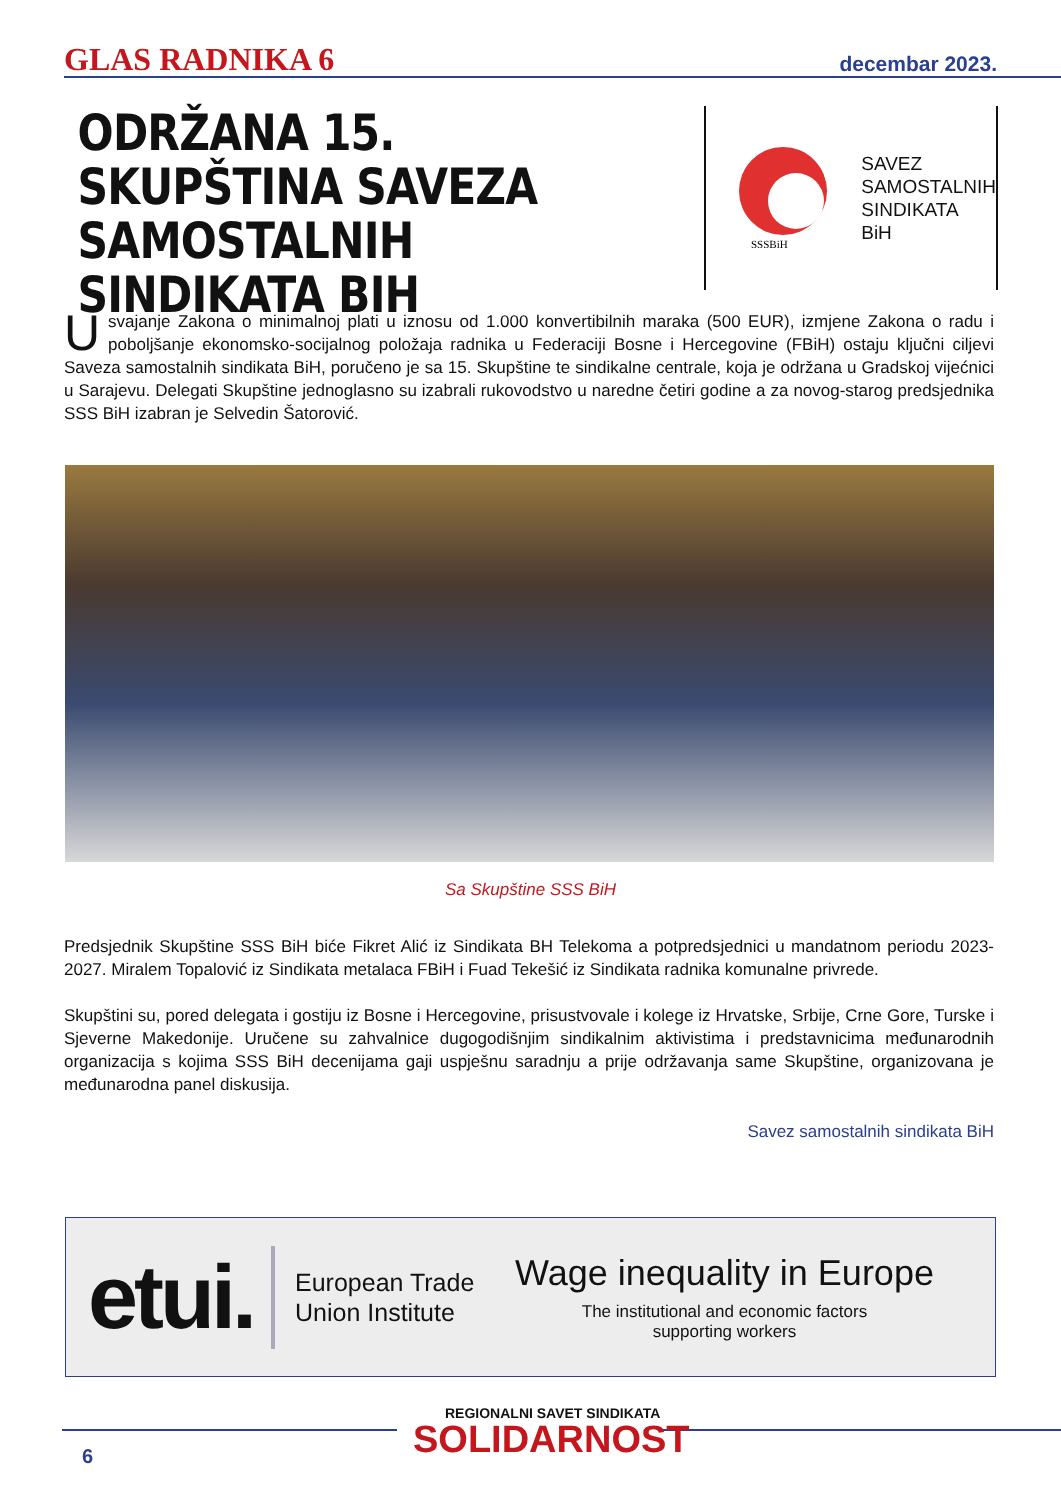GLAS RADNIKA 6 decembar 2023.
ODRŽANA 15. SKUPŠTINA SAVEZA SAMOSTALNIH SINDIKATA BIH
SSSBiH
SAVEZ
SAMOSTALNIH
SINDIKATA
BiH
Usvajanje Zakona o minimalnoj plati u iznosu od 1.000 konvertibilnih maraka (500 EUR), izmjene Zakona o radu i poboljšanje ekonomsko-socijalnog položaja radnika u Federaciji Bosne i Hercegovine (FBiH) ostaju ključni ciljevi Saveza samostalnih sindikata BiH, poručeno je sa 15. Skupštine te sindikalne centrale, koja je održana u Gradskoj vijećnici u Sarajevu. Delegati Skupštine jednoglasno su izabrali rukovodstvo u naredne četiri godine a za novog-starog predsjednika SSS BiH izabran je Selvedin Šatorović.
Sa Skupštine SSS BiH
Predsjednik Skupštine SSS BiH biće Fikret Alić iz Sindikata BH Telekoma a potpredsjednici u mandatnom periodu 2023-2027. Miralem Topalović iz Sindikata metalaca FBiH i Fuad Tekešić iz Sindikata radnika komunalne privrede.
Skupštini su, pored delegata i gostiju iz Bosne i Hercegovine, prisustvovale i kolege iz Hrvatske, Srbije, Crne Gore, Turske i Sjeverne Makedonije. Uručene su zahvalnice dugogodišnjim sindikalnim aktivistima i predstavnicima međunarodnih organizacija s kojima SSS BiH decenijama gaji uspješnu saradnju a prije održavanja same Skupštine, organizovana je međunarodna panel diskusija.
Savez samostalnih sindikata BiH
etui.
European Trade Union Institute
Wage inequality in Europe
The institutional and economic factors
supporting workers
REGIONALNI SAVET SINDIKATA
SOLIDARNOST
6